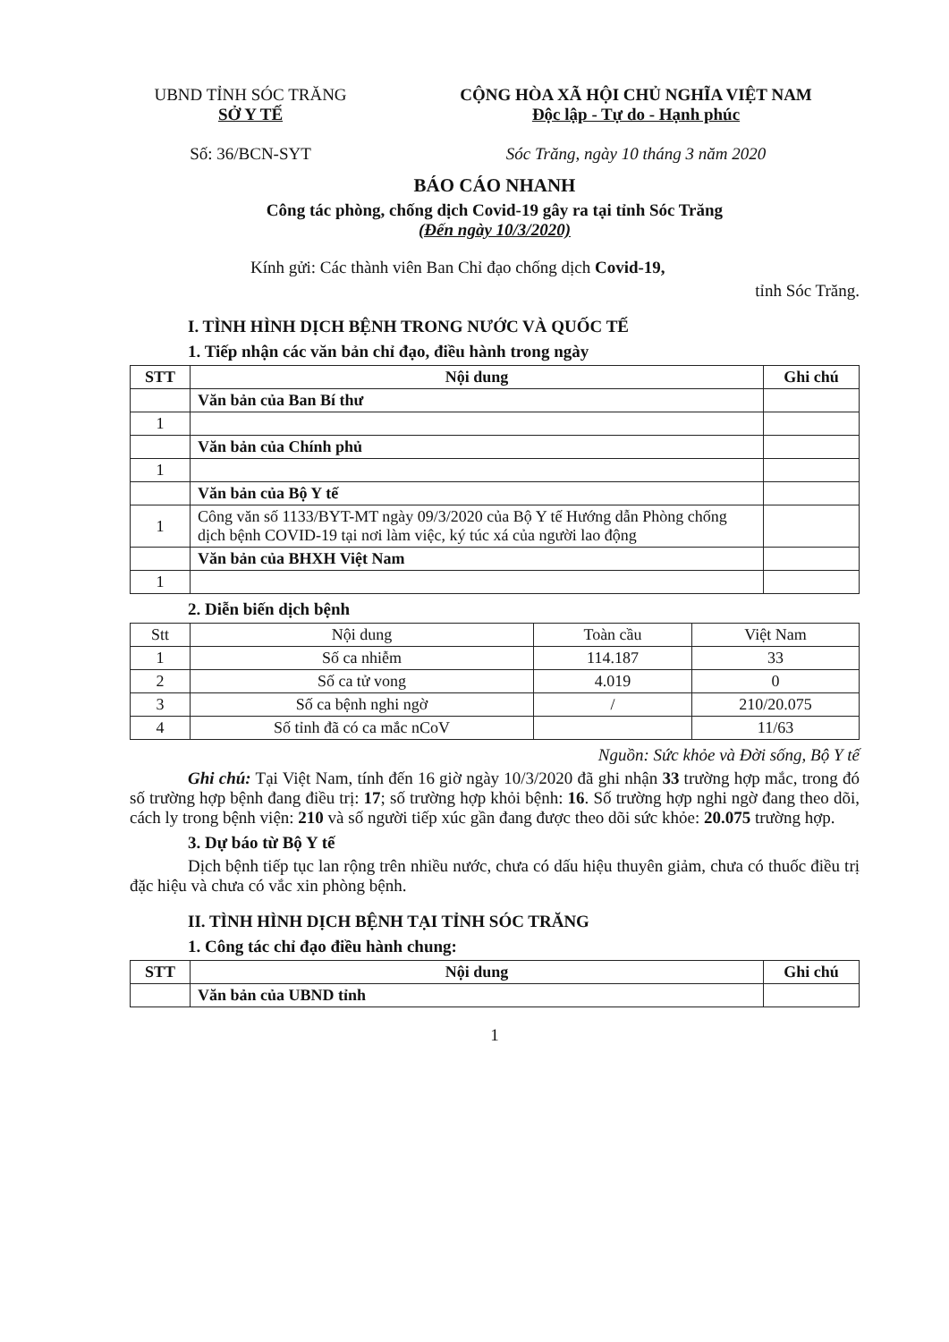UBND TỈNH SÓC TRĂNG
SỞ Y TẾ
Số: 36/BCN-SYT
CỘNG HÒA XÃ HỘI CHỦ NGHĨA VIỆT NAM
Độc lập - Tự do - Hạnh phúc
Sóc Trăng, ngày 10 tháng 3 năm 2020
BÁO CÁO NHANH
Công tác phòng, chống dịch Covid-19 gây ra tại tỉnh Sóc Trăng
(Đến ngày 10/3/2020)
Kính gửi: Các thành viên Ban Chỉ đạo chống dịch Covid-19,
tỉnh Sóc Trăng.
I. TÌNH HÌNH DỊCH BỆNH TRONG NƯỚC VÀ QUỐC TẾ
1. Tiếp nhận các văn bản chỉ đạo, điều hành trong ngày
| STT | Nội dung | Ghi chú |
| --- | --- | --- |
| | Văn bản của Ban Bí thư | |
| 1 | | |
| | Văn bản của Chính phủ | |
| 1 | | |
| | Văn bản của Bộ Y tế | |
| 1 | Công văn số 1133/BYT-MT ngày 09/3/2020 của Bộ Y tế Hướng dẫn Phòng chống dịch bệnh COVID-19 tại nơi làm việc, ký túc xá của người lao động | |
| | Văn bản của BHXH Việt Nam | |
| 1 | | |
2. Diễn biến dịch bệnh
| Stt | Nội dung | Toàn cầu | Việt Nam |
| 1 | Số ca nhiễm | 114.187 | 33 |
| 2 | Số ca tử vong | 4.019 | 0 |
| 3 | Số ca bệnh nghi ngờ | / | 210/20.075 |
| 4 | Số tỉnh đã có ca mắc nCoV | | 11/63 |
Nguồn: Sức khỏe và Đời sống, Bộ Y tế
Ghi chú: Tại Việt Nam, tính đến 16 giờ ngày 10/3/2020 đã ghi nhận 33 trường hợp mắc, trong đó số trường hợp bệnh đang điều trị: 17; số trường hợp khỏi bệnh: 16. Số trường hợp nghi ngờ đang theo dõi, cách ly trong bệnh viện: 210 và số người tiếp xúc gần đang được theo dõi sức khỏe: 20.075 trường hợp.
3. Dự báo từ Bộ Y tế
Dịch bệnh tiếp tục lan rộng trên nhiều nước, chưa có dấu hiệu thuyên giảm, chưa có thuốc điều trị đặc hiệu và chưa có vắc xin phòng bệnh.
II. TÌNH HÌNH DỊCH BỆNH TẠI TỈNH SÓC TRĂNG
1. Công tác chỉ đạo điều hành chung:
| STT | Nội dung | Ghi chú |
| --- | --- | --- |
| | Văn bản của UBND tỉnh | |
1